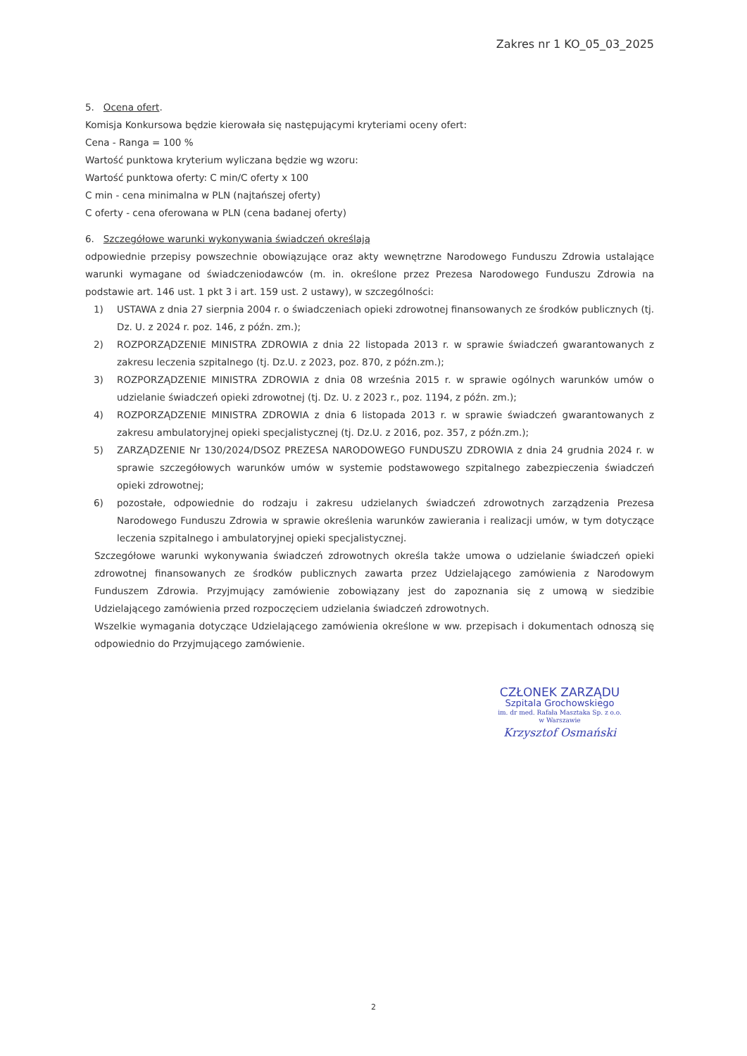Zakres nr 1 KO_05_03_2025
5. Ocena ofert.
Komisja Konkursowa będzie kierowała się następującymi kryteriami oceny ofert:
Cena - Ranga = 100 %
Wartość punktowa kryterium wyliczana będzie wg wzoru:
Wartość punktowa oferty: C min/C oferty x 100
C min - cena minimalna w PLN (najtańszej oferty)
C oferty - cena oferowana w PLN (cena badanej oferty)
6. Szczegółowe warunki wykonywania świadczeń określają
odpowiednie przepisy powszechnie obowiązujące oraz akty wewnętrzne Narodowego Funduszu Zdrowia ustalające warunki wymagane od świadczeniodawców (m. in. określone przez Prezesa Narodowego Funduszu Zdrowia na podstawie art. 146 ust. 1 pkt 3 i art. 159 ust. 2 ustawy), w szczególności:
1) USTAWA z dnia 27 sierpnia 2004 r. o świadczeniach opieki zdrowotnej finansowanych ze środków publicznych (tj. Dz. U. z 2024 r. poz. 146, z późn. zm.);
2) ROZPORZĄDZENIE MINISTRA ZDROWIA z dnia 22 listopada 2013 r. w sprawie świadczeń gwarantowanych z zakresu leczenia szpitalnego (tj. Dz.U. z 2023, poz. 870, z późn.zm.);
3) ROZPORZĄDZENIE MINISTRA ZDROWIA z dnia 08 września 2015 r. w sprawie ogólnych warunków umów o udzielanie świadczeń opieki zdrowotnej (tj. Dz. U. z 2023 r., poz. 1194, z późn. zm.);
4) ROZPORZĄDZENIE MINISTRA ZDROWIA z dnia 6 listopada 2013 r. w sprawie świadczeń gwarantowanych z zakresu ambulatoryjnej opieki specjalistycznej (tj. Dz.U. z 2016, poz. 357, z późn.zm.);
5) ZARZĄDZENIE Nr 130/2024/DSOZ PREZESA NARODOWEGO FUNDUSZU ZDROWIA z dnia 24 grudnia 2024 r. w sprawie szczegółowych warunków umów w systemie podstawowego szpitalnego zabezpieczenia świadczeń opieki zdrowotnej;
6) pozostałe, odpowiednie do rodzaju i zakresu udzielanych świadczeń zdrowotnych zarządzenia Prezesa Narodowego Funduszu Zdrowia w sprawie określenia warunków zawierania i realizacji umów, w tym dotyczące leczenia szpitalnego i ambulatoryjnej opieki specjalistycznej.
Szczegółowe warunki wykonywania świadczeń zdrowotnych określa także umowa o udzielanie świadczeń opieki zdrowotnej finansowanych ze środków publicznych zawarta przez Udzielającego zamówienia z Narodowym Funduszem Zdrowia. Przyjmujący zamówienie zobowiązany jest do zapoznania się z umową w siedzibie Udzielającego zamówienia przed rozpoczęciem udzielania świadczeń zdrowotnych.
Wszelkie wymagania dotyczące Udzielającego zamówienia określone w ww. przepisach i dokumentach odnoszą się odpowiednio do Przyjmującego zamówienie.
CZŁONEK ZARZĄDU
Szpitala Grochowskiego
im. dr med. Rafała Masztaka Sp. z o.o.
w Warszawie
Krzysztof Osmański
2